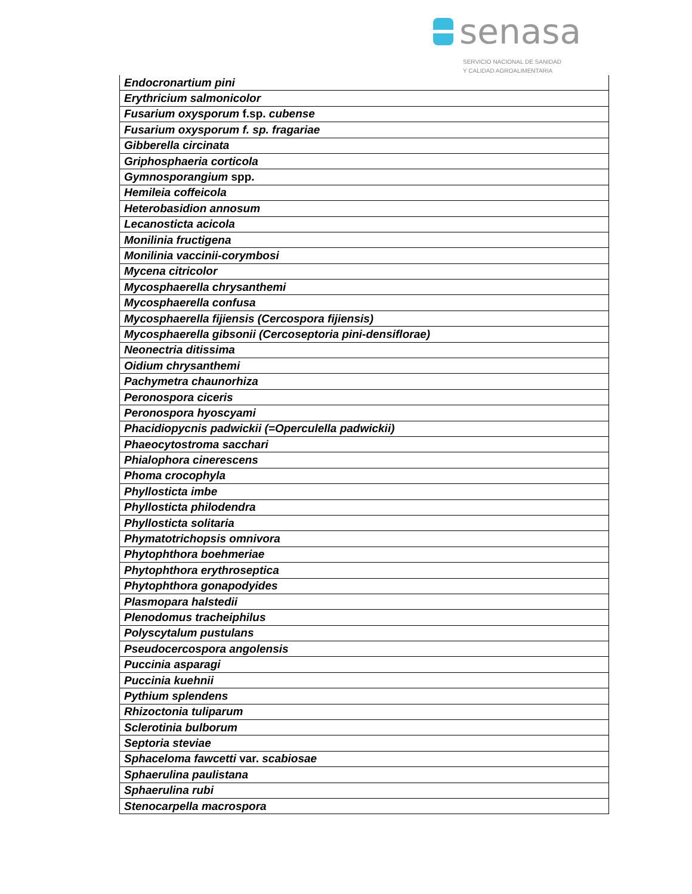senasa
SERVICIO NACIONAL DE SANIDAD
Y CALIDAD AGROALIMENTARIA
| Endocronartium pini |
| Erythricium salmonicolor |
| Fusarium oxysporum f.sp. cubense |
| Fusarium oxysporum f. sp. fragariae |
| Gibberella circinata |
| Griphosphaeria corticola |
| Gymnosporangium spp. |
| Hemileia coffeicola |
| Heterobasidion annosum |
| Lecanosticta acicola |
| Monilinia fructigena |
| Monilinia vaccinii-corymbosi |
| Mycena citricolor |
| Mycosphaerella chrysanthemi |
| Mycosphaerella confusa |
| Mycosphaerella fijiensis (Cercospora fijiensis) |
| Mycosphaerella gibsonii (Cercoseptoria pini-densiflorae) |
| Neonectria ditissima |
| Oidium chrysanthemi |
| Pachymetra chaunorhiza |
| Peronospora ciceris |
| Peronospora hyoscyami |
| Phacidiopycnis padwickii (=Operculella padwickii) |
| Phaeocytostroma sacchari |
| Phialophora cinerescens |
| Phoma crocophyla |
| Phyllosticta imbe |
| Phyllosticta philodendra |
| Phyllosticta solitaria |
| Phymatotrichopsis omnivora |
| Phytophthora boehmeriae |
| Phytophthora erythroseptica |
| Phytophthora gonapodyides |
| Plasmopara halstedii |
| Plenodomus tracheiphilus |
| Polyscytalum pustulans |
| Pseudocercospora angolensis |
| Puccinia asparagi |
| Puccinia kuehnii |
| Pythium splendens |
| Rhizoctonia tuliparum |
| Sclerotinia bulborum |
| Septoria steviae |
| Sphaceloma fawcetti var. scabiosae |
| Sphaerulina paulistana |
| Sphaerulina rubi |
| Stenocarpella macrospora |